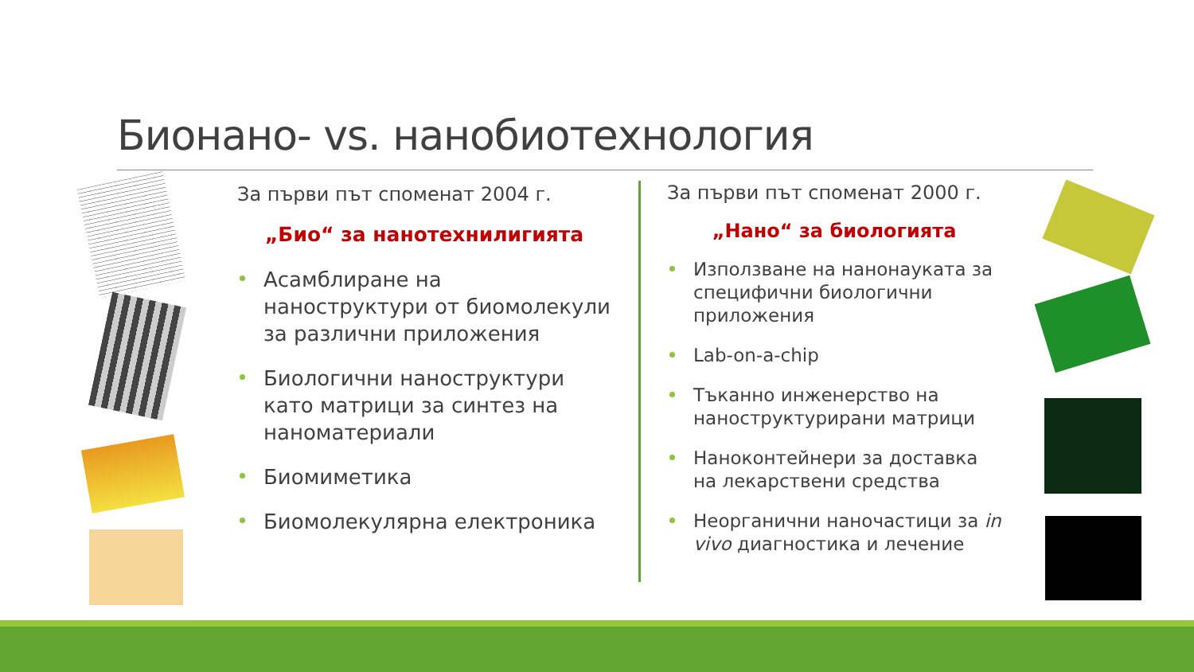Бионано- vs. нанобиотехнология
За първи път споменат 2004 г.
„Био“ за нанотехнилигията
Асамблиране на наноструктури от биомолекули за различни приложения
Биологични наноструктури като матрици за синтез на наноматериали
Биомиметика
Биомолекулярна електроника
За първи път споменат 2000 г.
„Нано“ за биологията
Използване на нанонауката за специфични биологични приложения
Lab-on-a-chip
Тъканно инженерство на наноструктурирани матрици
Наноконтейнери за доставка на лекарствени средства
Неорганични наночастици за in vivo диагностика и лечение